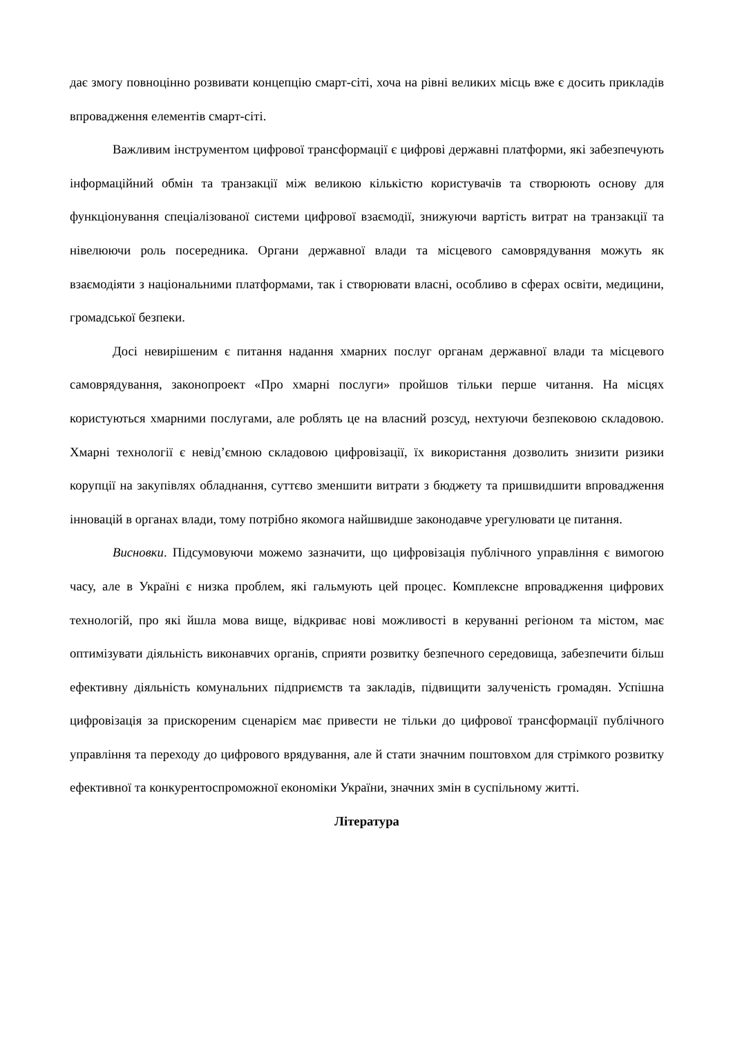дає змогу повноцінно розвивати концепцію смарт-сіті, хоча на рівні великих місць вже є досить прикладів впровадження елементів смарт-сіті.
Важливим інструментом цифрової трансформації є цифрові державні платформи, які забезпечують інформаційний обмін та транзакції між великою кількістю користувачів та створюють основу для функціонування спеціалізованої системи цифрової взаємодії, знижуючи вартість витрат на транзакції та нівелюючи роль посередника. Органи державної влади та місцевого самоврядування можуть як взаємодіяти з національними платформами, так і створювати власні, особливо в сферах освіти, медицини, громадської безпеки.
Досі невирішеним є питання надання хмарних послуг органам державної влади та місцевого самоврядування, законопроект «Про хмарні послуги» пройшов тільки перше читання. На місцях користуються хмарними послугами, але роблять це на власний розсуд, нехтуючи безпековою складовою. Хмарні технології є невід’ємною складовою цифровізації, їх використання дозволить знизити ризики корупції на закупівлях обладнання, суттєво зменшити витрати з бюджету та пришвидшити впровадження інновацій в органах влади, тому потрібно якомога найшвидше законодавче урегулювати це питання.
Висновки. Підсумовуючи можемо зазначити, що цифровізація публічного управління є вимогою часу, але в Україні є низка проблем, які гальмують цей процес. Комплексне впровадження цифрових технологій, про які йшла мова вище, відкриває нові можливості в керуванні регіоном та містом, має оптимізувати діяльність виконавчих органів, сприяти розвитку безпечного середовища, забезпечити більш ефективну діяльність комунальних підприємств та закладів, підвищити залученість громадян. Успішна цифровізація за прискореним сценарієм має привести не тільки до цифрової трансформації публічного управління та переходу до цифрового врядування, але й стати значним поштовхом для стрімкого розвитку ефективної та конкурентоспроможної економіки України, значних змін в суспільному житті.
Література